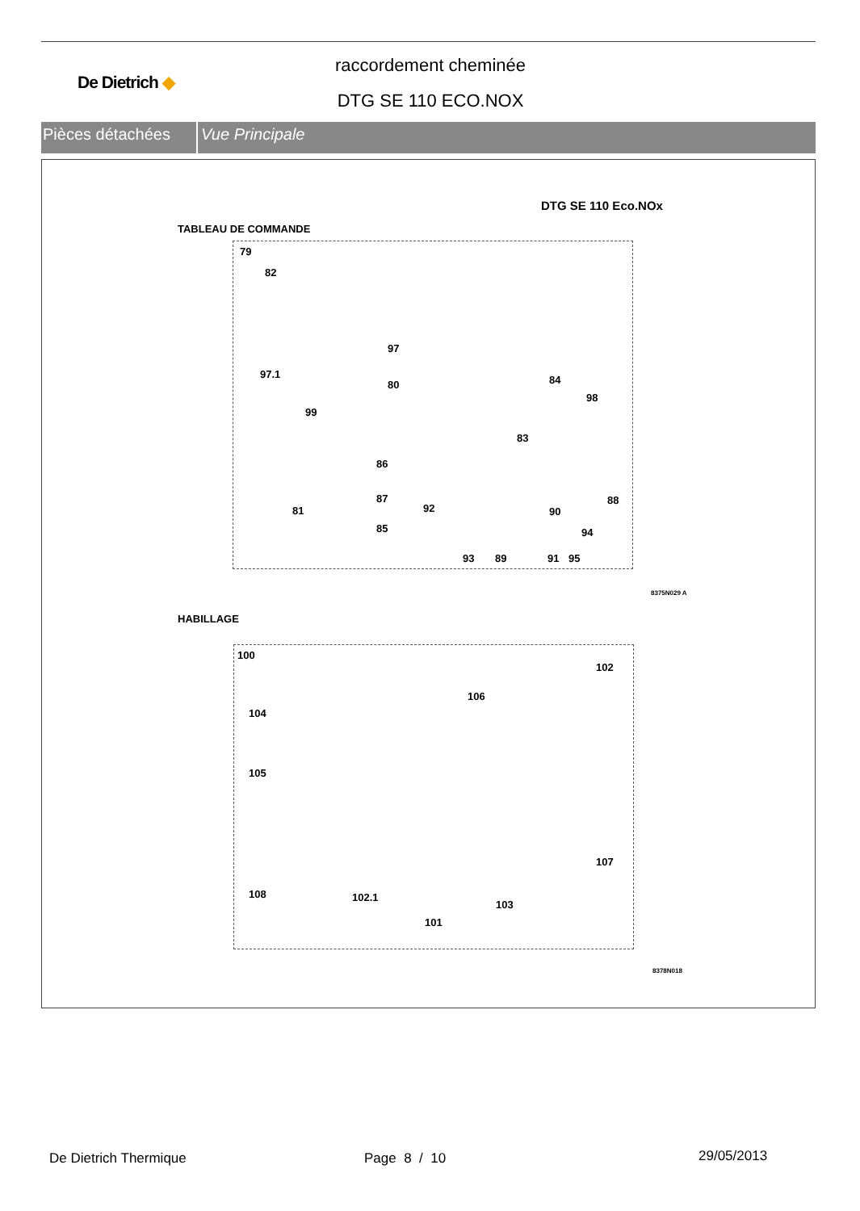De Dietrich ◆
raccordement cheminée
DTG SE 110 ECO.NOX
Pièces détachées Vue Principale
DTG SE 110 Eco.NOx
TABLEAU DE COMMANDE
79
82
97
97.1
80 84
98
99
83
86
87
92
81 90
88
85 94
93 89 91 95
8375N029 A
HABILLAGE
100
102
106
104
105
107
108 102.1
103
101
8378N018
De Dietrich Thermique Page 8 / 10 29/05/2013